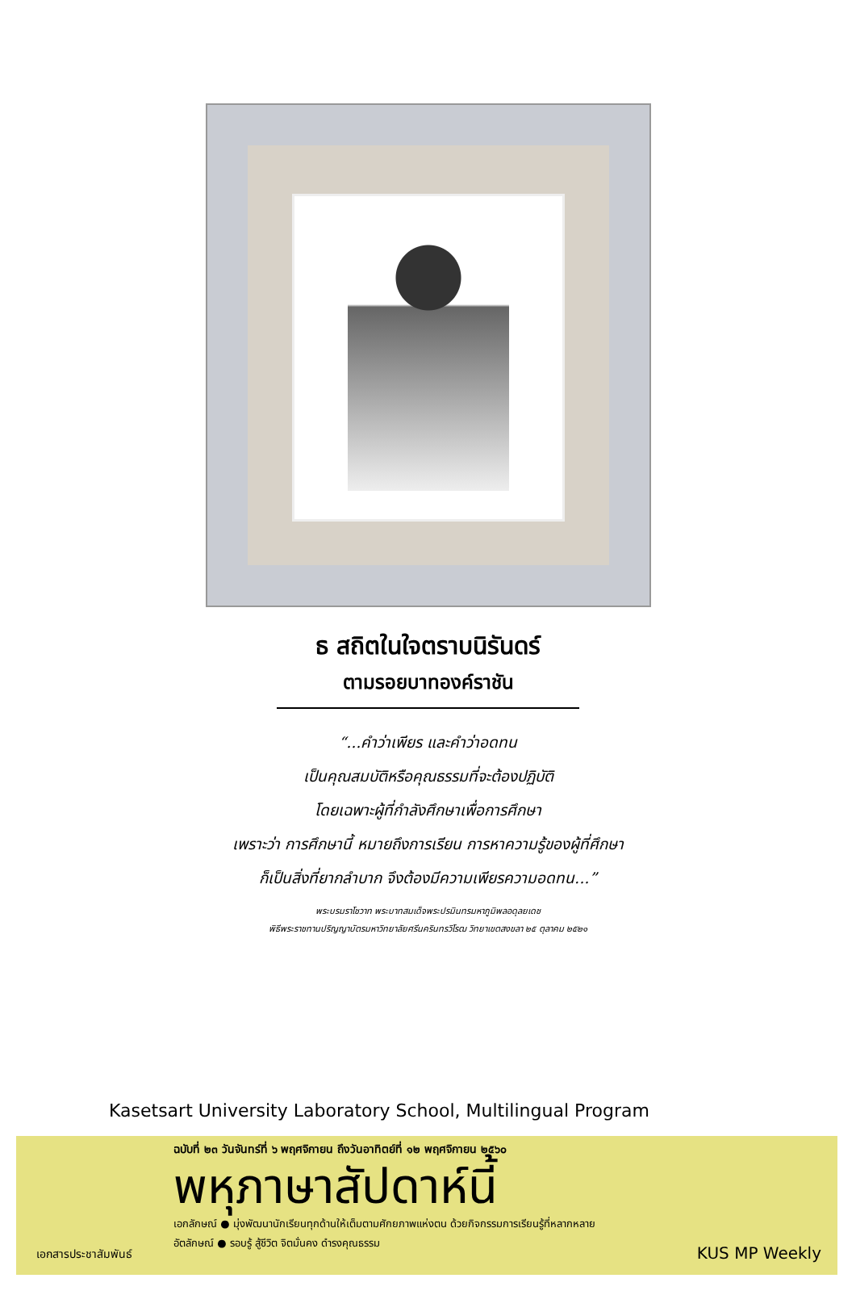ธ สถิตในใจตราบนิรันดร์
ตามรอยบาทองค์ราชัน
“...คำว่าเพียร และคำว่าอดทน
เป็นคุณสมบัติหรือคุณธรรมที่จะต้องปฏิบัติ
โดยเฉพาะผู้ที่กำลังศึกษาเพื่อการศึกษา
เพราะว่า การศึกษานี้ หมายถึงการเรียน การหาความรู้ของผู้ที่ศึกษา
ก็เป็นสิ่งที่ยากลำบาก จึงต้องมีความเพียรความอดทน...”
พระบรมราโชวาท พระบาทสมเด็จพระปรมินทรมหาภูมิพลอดุลยเดช
พิธีพระราชทานปริญญาบัตรมหาวิทยาลัยศรีนครินทรวิโรฒ วิทยาเขตสงขลา ๒๕ ตุลาคม ๒๕๒๑
Kasetsart University Laboratory School, Multilingual Program
ฉบับที่ ๒๓ วันจันทร์ที่ ๖ พฤศจิกายน ถึงวันอาทิตย์ที่ ๑๒ พฤศจิกายน ๒๕๖๐
พหุภาษาสัปดาห์นี้
เอกลักษณ์ ● มุ่งพัฒนานักเรียนทุกด้านให้เต็มตามศักยภาพแห่งตน ด้วยกิจกรรมการเรียนรู้ที่หลากหลาย
อัตลักษณ์ ● รอบรู้ สู้ชีวิต จิตมั่นคง ดำรงคุณธรรม
เอกสารประชาสัมพันธ์ KUS MP Weekly